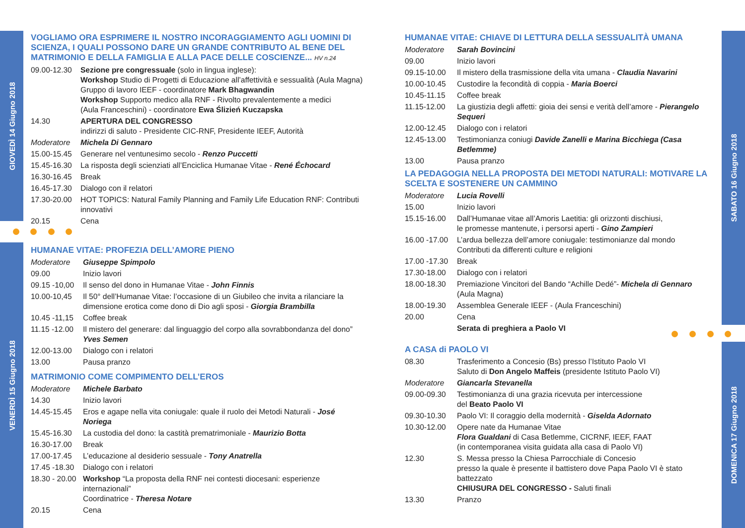GIOVEDÌ 14 Giugno 2018
VENERDÌ 15 Giugno 2018
SABATO 16 Giugno 2018
DOMENICA 17 Giugno 2018
VOGLIAMO ORA ESPRIMERE IL NOSTRO INCORAGGIAMENTO AGLI UOMINI DI SCIENZA, I QUALI POSSONO DARE UN GRANDE CONTRIBUTO AL BENE DEL MATRIMONIO E DELLA FAMIGLIA E ALLA PACE DELLE COSCIENZE... HV n.24
09.00-12.30
Sezione pre congressuale (solo in lingua inglese):
Workshop Studio di Progetti di Educazione all’affettività e sessualità (Aula Magna)
Gruppo di lavoro IEEF - coordinatore Mark Bhagwandin
Workshop Supporto medico alla RNF - Rivolto prevalentemente a medici
(Aula Franceschini) - coordinatore Ewa Ślizień Kuczapska
14.30 APERTURA DEL CONGRESSO
indirizzi di saluto - Presidente CIC-RNF, Presidente IEEF, Autorità
Moderatore Michela Di Gennaro
15.00-15.45
Generare nel ventunesimo secolo - Renzo Puccetti
15.45-16.30
La risposta degli scienziati all’Enciclica Humanae Vitae - René Échocard
16.30-16.45
Break
16.45-17.30
Dialogo con il relatori
17.30-20.00
HOT TOPICS: Natural Family Planning and Family Life Education RNF: Contributi innovativi
20.15 Cena
HUMANAE VITAE: PROFEZIA DELL’AMORE PIENO
Moderatore Giuseppe Spimpolo
09.00 Inizio lavori
09.15 -10,00
Il senso del dono in Humanae Vitae - John Finnis
10.00-10,45 Il 50° dell’Humanae Vitae: l’occasione di un Giubileo che invita a rilanciare la dimensione erotica come dono di Dio agli sposi - Giorgia Brambilla
10.45 -11,15
Coffee break
11.15 -12.00
Il mistero del generare: dal linguaggio del corpo alla sovrabbondanza del dono”
Yves Semen
12.00-13.00 Dialogo con i relatori
13.00 Pausa pranzo
MATRIMONIO COME COMPIMENTO DELL’EROS
Moderatore Michele Barbato
14.30 Inizio lavori
14.45-15.45 Eros e agape nella vita coniugale: quale il ruolo dei Metodi Naturali - José Noriega
15.45-16.30 La custodia del dono: la castità prematrimoniale - Maurizio Botta
16.30-17.00 Break
17.00-17.45 L’educazione al desiderio sessuale - Tony Anatrella
17.45 -18.30
Dialogo con i relatori
18.30 - 20.00
Workshop “La proposta della RNF nei contesti diocesani: esperienze internazionali”
Coordinatrice - Theresa Notare
20.15 Cena
HUMANAE VITAE: CHIAVE DI LETTURA DELLA SESSUALITÀ UMANA
Moderatore Sarah Bovincini
09.00 Inizio lavori
09.15-10.00 Il mistero della trasmissione della vita umana - Claudia Navarini
10.00-10.45 Custodire la fecondità di coppia - Maria Boerci
10.45-11.15 Coffee break
11.15-12.00 La giustizia degli affetti: gioia dei sensi e verità dell’amore - Pierangelo Sequeri
12.00-12.45 Dialogo con i relatori
12.45-13.00 Testimonianza coniugi Davide Zanelli e Marina Bicchiega (Casa Betlemme)
13.00 Pausa pranzo
LA PEDAGOGIA NELLA PROPOSTA DEI METODI NATURALI: MOTIVARE LA SCELTA E SOSTENERE UN CAMMINO
Moderatore Lucia Rovelli
15.00 Inizio lavori
15.15-16.00 Dall’Humanae vitae all’Amoris Laetitia: gli orizzonti dischiusi,
le promesse mantenute, i persorsi aperti - Gino Zampieri
16.00 -17.00
L’ardua bellezza dell’amore coniugale: testimonianze dal mondo
Contributi da differenti culture e religioni
17.00 -17.30
Break
17.30-18.00 Dialogo con i relatori
18.00-18.30 Premiazione Vincitori del Bando “Achille Dedé”- Michela di Gennaro
(Aula Magna)
18.00-19.30 Assemblea Generale IEEF - (Aula Franceschini)
20.00 Cena
Serata di preghiera a Paolo VI
A CASA di PAOLO VI
08.30 Trasferimento a Concesio (Bs) presso l’Istituto Paolo VI
Saluto di Don Angelo Maffeis (presidente Istituto Paolo VI)
Moderatore Giancarla Stevanella
09.00-09.30 Testimonianza di una grazia ricevuta per intercessione
del Beato Paolo VI
09.30-10.30 Paolo VI: Il coraggio della modernità - Giselda Adornato
10.30-12.00 Opere nate da Humanae Vitae
Flora Gualdani di Casa Betlemme, CICRNF, IEEF, FAAT
(in contemporanea visita guidata alla casa di Paolo VI)
12.30 S. Messa presso la Chiesa Parrocchiale di Concesio
presso la quale è presente il battistero dove Papa Paolo VI è stato battezzato
CHIUSURA DEL CONGRESSO - Saluti finali
13.30 Pranzo